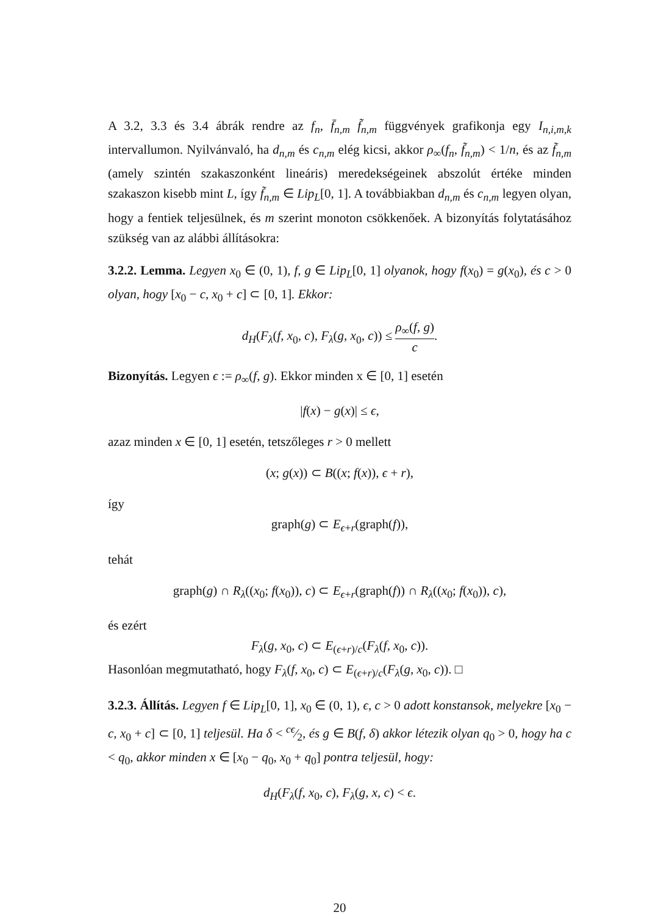A 3.2, 3.3 és 3.4 ábrák rendre az f<sub>n</sub>, f̄<sub>n,m</sub> f̃<sub>n,m</sub> függvények grafikonja egy I<sub>n,i,m,k</sub> intervallumon. Nyilvánvaló, ha d<sub>n,m</sub> és c<sub>n,m</sub> elég kicsi, akkor ρ<sub>∞</sub>(f<sub>n</sub>, f̃<sub>n,m</sub>) < 1/n, és az f̃<sub>n,m</sub> (amely szintén szakaszonként lineáris) meredekségeinek abszolút értéke minden szakaszon kisebb mint L, így f̃<sub>n,m</sub> ∈ Lip<sub>L</sub>[0, 1]. A továbbiakban d<sub>n,m</sub> és c<sub>n,m</sub> legyen olyan, hogy a fentiek teljesülnek, és m szerint monoton csökkenőek. A bizonyítás folytatásához szükség van az alábbi állításokra:
3.2.2. Lemma. Legyen x<sub>0</sub> ∈ (0, 1), f, g ∈ Lip<sub>L</sub>[0, 1] olyanok, hogy f(x<sub>0</sub>) = g(x<sub>0</sub>), és c > 0 olyan, hogy [x<sub>0</sub> − c, x<sub>0</sub> + c] ⊂ [0, 1]. Ekkor:
d<sub>H</sub>(F<sub>λ</sub>(f, x<sub>0</sub>, c), F<sub>λ</sub>(g, x<sub>0</sub>, c)) ≤ ρ<sub>∞</sub>(f, g) c.
Bizonyítás. Legyen ϵ := ρ<sub>∞</sub>(f, g). Ekkor minden x ∈ [0, 1] esetén
|f(x) − g(x)| ≤ ϵ,
azaz minden x ∈ [0, 1] esetén, tetszőleges r > 0 mellett
(x; g(x)) ⊂ B((x; f(x)), ϵ + r),
így
graph(g) ⊂ E<sub>ϵ+r</sub>(graph(f)),
tehát
graph(g) ∩ R<sub>λ</sub>((x<sub>0</sub>; f(x<sub>0</sub>)), c) ⊂ E<sub>ϵ+r</sub>(graph(f)) ∩ R<sub>λ</sub>((x<sub>0</sub>; f(x<sub>0</sub>)), c),
és ezért
F<sub>λ</sub>(g, x<sub>0</sub>, c) ⊂ E<sub>(ϵ+r)/c</sub>(F<sub>λ</sub>(f, x<sub>0</sub>, c)).
Hasonlóan megmutatható, hogy F<sub>λ</sub>(f, x<sub>0</sub>, c) ⊂ E<sub>(ϵ+r)/c</sub>(F<sub>λ</sub>(g, x<sub>0</sub>, c)). □
3.2.3. Állítás. Legyen f ∈ Lip<sub>L</sub>[0, 1], x<sub>0</sub> ∈ (0, 1), ϵ, c > 0 adott konstansok, melyekre [x<sub>0</sub> − c, x<sub>0</sub> + c] ⊂ [0, 1] teljesül. Ha δ < cϵ⁄2, és g ∈ B(f, δ) akkor létezik olyan q<sub>0</sub> > 0, hogy ha c < q<sub>0</sub>, akkor minden x ∈ [x<sub>0</sub> − q<sub>0</sub>, x<sub>0</sub> + q<sub>0</sub>] pontra teljesül, hogy:
d<sub>H</sub>(F<sub>λ</sub>(f, x<sub>0</sub>, c), F<sub>λ</sub>(g, x, c) < ϵ.
20